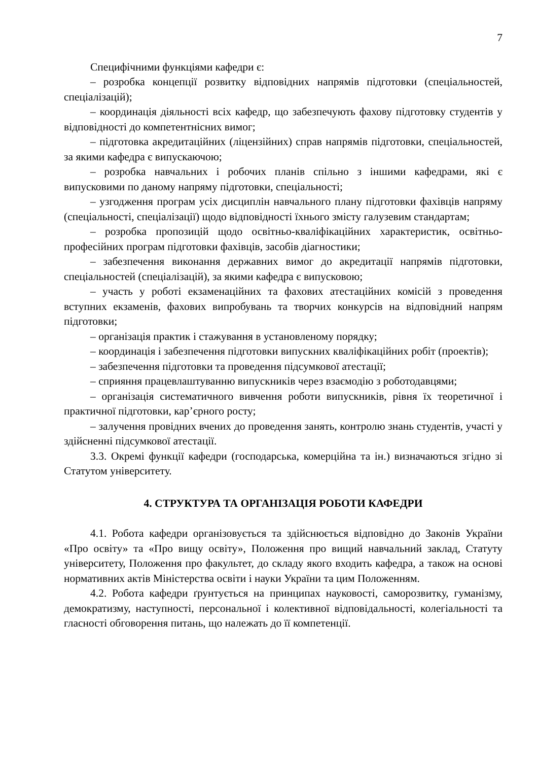7
Специфічними функціями кафедри є:
– розробка концепції розвитку відповідних напрямів підготовки (спеціальностей, спеціалізацій);
– координація діяльності всіх кафедр, що забезпечують фахову підготовку студентів у відповідності до компетентнісних вимог;
– підготовка акредитаційних (ліцензійних) справ напрямів підготовки, спеціальностей, за якими кафедра є випускаючою;
– розробка навчальних і робочих планів спільно з іншими кафедрами, які є випусковими по даному напряму підготовки, спеціальності;
– узгодження програм усіх дисциплін навчального плану підготовки фахівців напряму (спеціальності, спеціалізації) щодо відповідності їхнього змісту галузевим стандартам;
– розробка пропозицій щодо освітньо-кваліфікаційних характеристик, освітньо-професійних програм підготовки фахівців, засобів діагностики;
– забезпечення виконання державних вимог до акредитації напрямів підготовки, спеціальностей (спеціалізацій), за якими кафедра є випусковою;
– участь у роботі екзаменаційних та фахових атестаційних комісій з проведення вступних екзаменів, фахових випробувань та творчих конкурсів на відповідний напрям підготовки;
– організація практик і стажування в установленому порядку;
– координація і забезпечення підготовки випускних кваліфікаційних робіт (проектів);
– забезпечення підготовки та проведення підсумкової атестації;
– сприяння працевлаштуванню випускників через взаємодію з роботодавцями;
– організація систематичного вивчення роботи випускників, рівня їх теоретичної і практичної підготовки, кар’єрного росту;
– залучення провідних вчених до проведення занять, контролю знань студентів, участі у здійсненні підсумкової атестації.
3.3. Окремі функції кафедри (господарська, комерційна та ін.) визначаються згідно зі Статутом університету.
4. СТРУКТУРА ТА ОРГАНІЗАЦІЯ РОБОТИ КАФЕДРИ
4.1. Робота кафедри організовується та здійснюється відповідно до Законів України «Про освіту» та «Про вищу освіту», Положення про вищий навчальний заклад, Статуту університету, Положення про факультет, до складу якого входить кафедра, а також на основі нормативних актів Міністерства освіти і науки України та цим Положенням.
4.2. Робота кафедри ґрунтується на принципах науковості, саморозвитку, гуманізму, демократизму, наступності, персональної і колективної відповідальності, колегіальності та гласності обговорення питань, що належать до її компетенції.